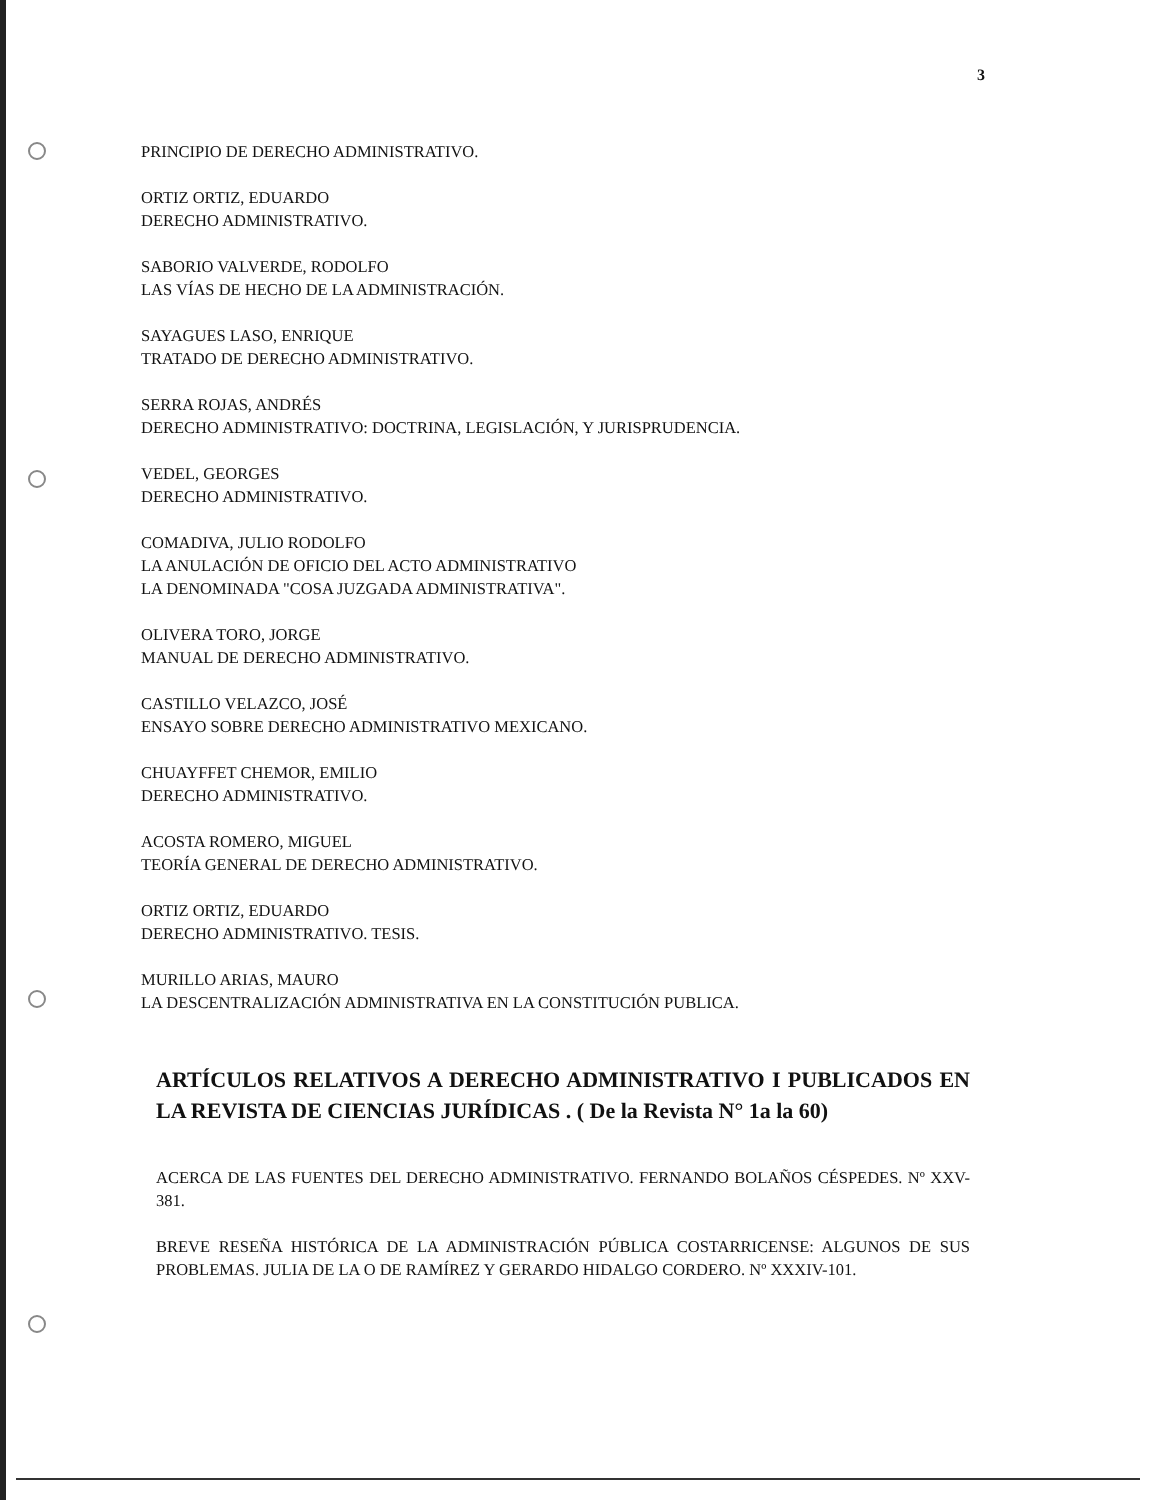3
PRINCIPIO DE DERECHO ADMINISTRATIVO.
ORTIZ ORTIZ, EDUARDO
DERECHO ADMINISTRATIVO.
SABORIO VALVERDE, RODOLFO
LAS VÍAS DE HECHO DE LA ADMINISTRACIÓN.
SAYAGUES LASO, ENRIQUE
TRATADO DE DERECHO ADMINISTRATIVO.
SERRA ROJAS, ANDRÉS
DERECHO ADMINISTRATIVO: DOCTRINA, LEGISLACIÓN, Y JURISPRUDENCIA.
VEDEL, GEORGES
DERECHO ADMINISTRATIVO.
COMADIVA, JULIO RODOLFO
LA ANULACIÓN DE OFICIO DEL ACTO ADMINISTRATIVO
LA DENOMINADA "COSA JUZGADA ADMINISTRATIVA".
OLIVERA TORO, JORGE
MANUAL DE DERECHO ADMINISTRATIVO.
CASTILLO VELAZCO, JOSÉ
ENSAYO SOBRE DERECHO ADMINISTRATIVO MEXICANO.
CHUAYFFET CHEMOR, EMILIO
DERECHO ADMINISTRATIVO.
ACOSTA ROMERO, MIGUEL
TEORÍA GENERAL DE DERECHO ADMINISTRATIVO.
ORTIZ ORTIZ, EDUARDO
DERECHO ADMINISTRATIVO. TESIS.
MURILLO ARIAS, MAURO
LA DESCENTRALIZACIÓN ADMINISTRATIVA EN LA CONSTITUCIÓN PUBLICA.
ARTÍCULOS RELATIVOS A DERECHO ADMINISTRATIVO I PUBLICADOS EN LA REVISTA DE CIENCIAS JURÍDICAS . ( De la Revista N° 1a la 60)
ACERCA DE LAS FUENTES DEL DERECHO ADMINISTRATIVO. FERNANDO BOLAÑOS CÉSPEDES. Nº XXV-381.
BREVE RESEÑA HISTÓRICA DE LA ADMINISTRACIÓN PÚBLICA COSTARRICENSE: ALGUNOS DE SUS PROBLEMAS. JULIA DE LA O DE RAMÍREZ Y GERARDO HIDALGO CORDERO. Nº XXXIV-101.